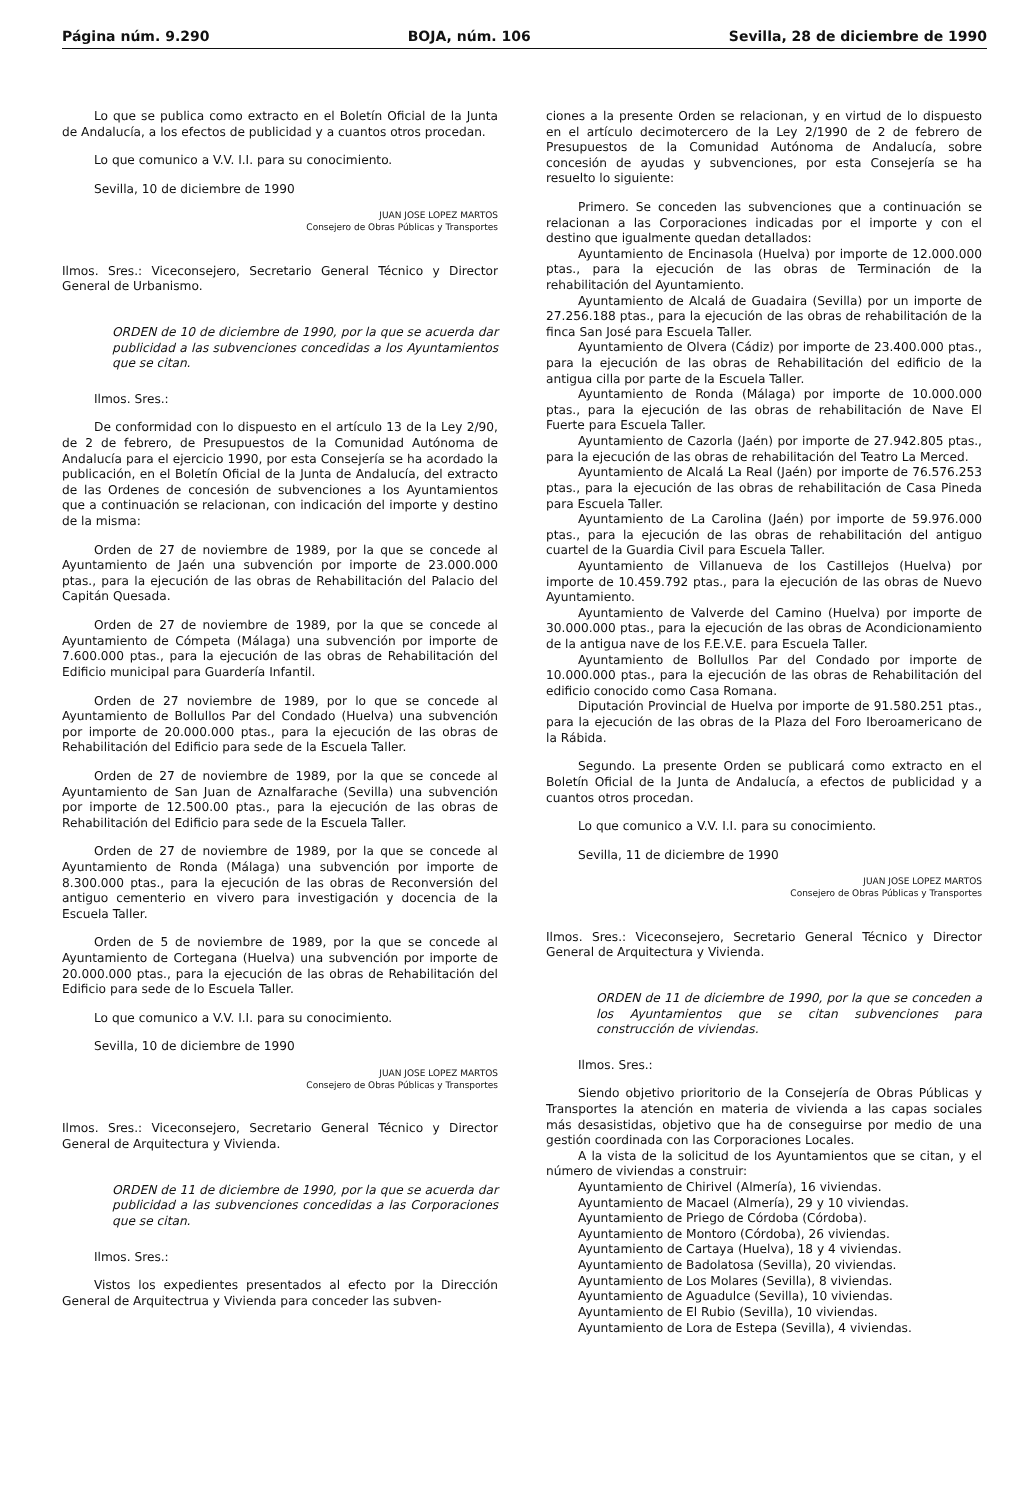Página núm. 9.290 BOJA, núm. 106 Sevilla, 28 de diciembre de 1990
Lo que se publica como extracto en el Boletín Oficial de la Junta de Andalucía, a los efectos de publicidad y a cuantos otros procedan.
Lo que comunico a V.V. I.I. para su conocimiento.
Sevilla, 10 de diciembre de 1990
JUAN JOSE LOPEZ MARTOS
Consejero de Obras Públicas y Transportes
Ilmos. Sres.: Viceconsejero, Secretario General Técnico y Director General de Urbanismo.
ORDEN de 10 de diciembre de 1990, por la que se acuerda dar publicidad a las subvenciones concedidas a los Ayuntamientos que se citan.
Ilmos. Sres.:
De conformidad con lo dispuesto en el artículo 13 de la Ley 2/90, de 2 de febrero, de Presupuestos de la Comunidad Autónoma de Andalucía para el ejercicio 1990, por esta Consejería se ha acordado la publicación, en el Boletín Oficial de la Junta de Andalucía, del extracto de las Ordenes de concesión de subvenciones a los Ayuntamientos que a continuación se relacionan, con indicación del importe y destino de la misma:
Orden de 27 de noviembre de 1989, por la que se concede al Ayuntamiento de Jaén una subvención por importe de 23.000.000 ptas., para la ejecución de las obras de Rehabilitación del Palacio del Capitán Quesada.
Orden de 27 de noviembre de 1989, por la que se concede al Ayuntamiento de Cómpeta (Málaga) una subvención por importe de 7.600.000 ptas., para la ejecución de las obras de Rehabilitación del Edificio municipal para Guardería Infantil.
Orden de 27 noviembre de 1989, por lo que se concede al Ayuntamiento de Bollullos Par del Condado (Huelva) una subvención por importe de 20.000.000 ptas., para la ejecución de las obras de Rehabilitación del Edificio para sede de la Escuela Taller.
Orden de 27 de noviembre de 1989, por la que se concede al Ayuntamiento de San Juan de Aznalfarache (Sevilla) una subvención por importe de 12.500.00 ptas., para la ejecución de las obras de Rehabilitación del Edificio para sede de la Escuela Taller.
Orden de 27 de noviembre de 1989, por la que se concede al Ayuntamiento de Ronda (Málaga) una subvención por importe de 8.300.000 ptas., para la ejecución de las obras de Reconversión del antiguo cementerio en vivero para investigación y docencia de la Escuela Taller.
Orden de 5 de noviembre de 1989, por la que se concede al Ayuntamiento de Cortegana (Huelva) una subvención por importe de 20.000.000 ptas., para la ejecución de las obras de Rehabilitación del Edificio para sede de lo Escuela Taller.
Lo que comunico a V.V. I.I. para su conocimiento.
Sevilla, 10 de diciembre de 1990
JUAN JOSE LOPEZ MARTOS
Consejero de Obras Públicas y Transportes
Ilmos. Sres.: Viceconsejero, Secretario General Técnico y Director General de Arquitectura y Vivienda.
ORDEN de 11 de diciembre de 1990, por la que se acuerda dar publicidad a las subvenciones concedidas a las Corporaciones que se citan.
Ilmos. Sres.:
Vistos los expedientes presentados al efecto por la Dirección General de Arquitectrua y Vivienda para conceder las subven-
ciones a la presente Orden se relacionan, y en virtud de lo dispuesto en el artículo decimotercero de la Ley 2/1990 de 2 de febrero de Presupuestos de la Comunidad Autónoma de Andalucía, sobre concesión de ayudas y subvenciones, por esta Consejería se ha resuelto lo siguiente:
Primero. Se conceden las subvenciones que a continuación se relacionan a las Corporaciones indicadas por el importe y con el destino que igualmente quedan detallados:
Ayuntamiento de Encinasola (Huelva) por importe de 12.000.000 ptas., para la ejecución de las obras de Terminación de la rehabilitación del Ayuntamiento.
Ayuntamiento de Alcalá de Guadaira (Sevilla) por un importe de 27.256.188 ptas., para la ejecución de las obras de rehabilitación de la finca San José para Escuela Taller.
Ayuntamiento de Olvera (Cádiz) por importe de 23.400.000 ptas., para la ejecución de las obras de Rehabilitación del edificio de la antigua cilla por parte de la Escuela Taller.
Ayuntamiento de Ronda (Málaga) por importe de 10.000.000 ptas., para la ejecución de las obras de rehabilitación de Nave El Fuerte para Escuela Taller.
Ayuntamiento de Cazorla (Jaén) por importe de 27.942.805 ptas., para la ejecución de las obras de rehabilitación del Teatro La Merced.
Ayuntamiento de Alcalá La Real (Jaén) por importe de 76.576.253 ptas., para la ejecución de las obras de rehabilitación de Casa Pineda para Escuela Taller.
Ayuntamiento de La Carolina (Jaén) por importe de 59.976.000 ptas., para la ejecución de las obras de rehabilitación del antiguo cuartel de la Guardia Civil para Escuela Taller.
Ayuntamiento de Villanueva de los Castillejos (Huelva) por importe de 10.459.792 ptas., para la ejecución de las obras de Nuevo Ayuntamiento.
Ayuntamiento de Valverde del Camino (Huelva) por importe de 30.000.000 ptas., para la ejecución de las obras de Acondicionamiento de la antigua nave de los F.E.V.E. para Escuela Taller.
Ayuntamiento de Bollullos Par del Condado por importe de 10.000.000 ptas., para la ejecución de las obras de Rehabilitación del edificio conocido como Casa Romana.
Diputación Provincial de Huelva por importe de 91.580.251 ptas., para la ejecución de las obras de la Plaza del Foro Iberoamericano de la Rábida.
Segundo. La presente Orden se publicará como extracto en el Boletín Oficial de la Junta de Andalucía, a efectos de publicidad y a cuantos otros procedan.
Lo que comunico a V.V. I.I. para su conocimiento.
Sevilla, 11 de diciembre de 1990
JUAN JOSE LOPEZ MARTOS
Consejero de Obras Públicas y Transportes
Ilmos. Sres.: Viceconsejero, Secretario General Técnico y Director General de Arquitectura y Vivienda.
ORDEN de 11 de diciembre de 1990, por la que se conceden a los Ayuntamientos que se citan subvenciones para construcción de viviendas.
Ilmos. Sres.:
Siendo objetivo prioritorio de la Consejería de Obras Públicas y Transportes la atención en materia de vivienda a las capas sociales más desasistidas, objetivo que ha de conseguirse por medio de una gestión coordinada con las Corporaciones Locales.
A la vista de la solicitud de los Ayuntamientos que se citan, y el número de viviendas a construir:
Ayuntamiento de Chirivel (Almería), 16 viviendas.
Ayuntamiento de Macael (Almería), 29 y 10 viviendas.
Ayuntamiento de Priego de Córdoba (Córdoba).
Ayuntamiento de Montoro (Córdoba), 26 viviendas.
Ayuntamiento de Cartaya (Huelva), 18 y 4 viviendas.
Ayuntamiento de Badolatosa (Sevilla), 20 viviendas.
Ayuntamiento de Los Molares (Sevilla), 8 viviendas.
Ayuntamiento de Aguadulce (Sevilla), 10 viviendas.
Ayuntamiento de El Rubio (Sevilla), 10 viviendas.
Ayuntamiento de Lora de Estepa (Sevilla), 4 viviendas.